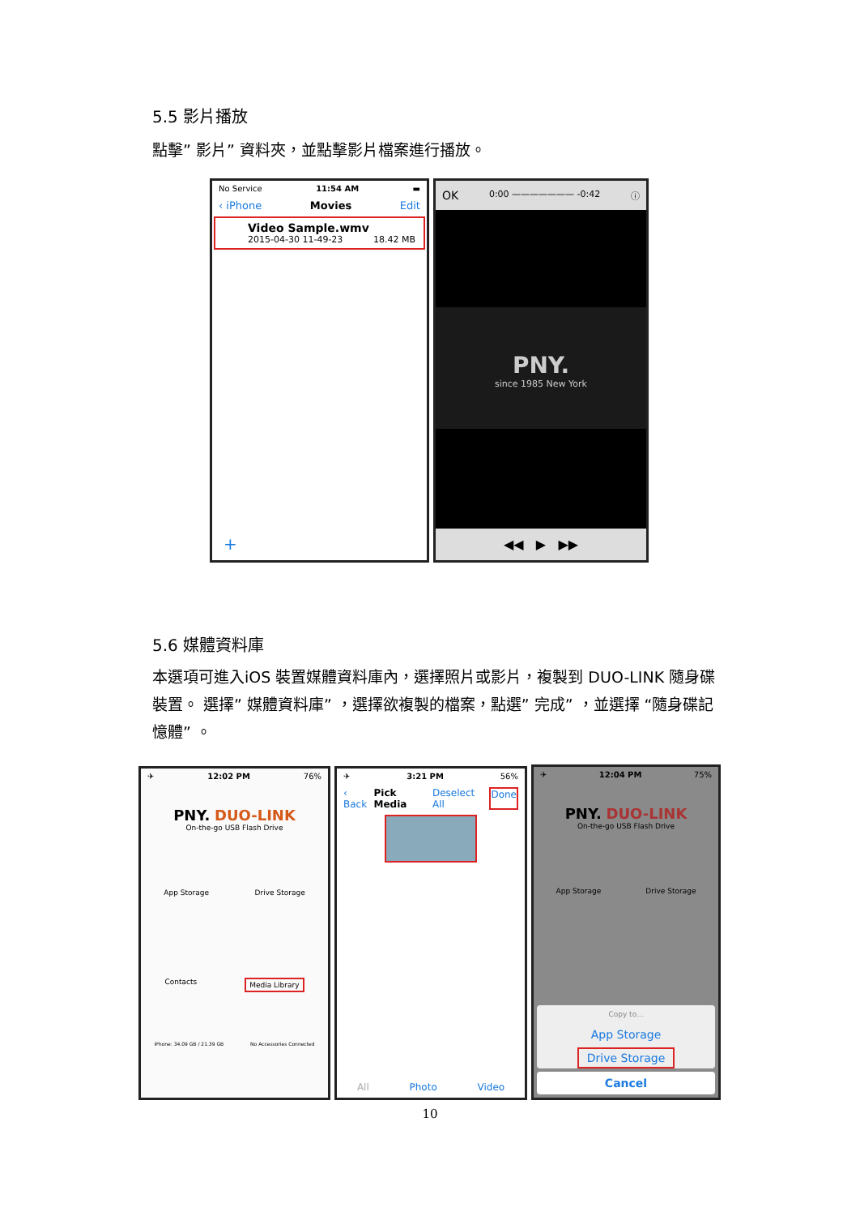5.5 影片播放
點擊” 影片” 資料夾，並點擊影片檔案進行播放。
No Service 11:54 AM ▬
‹ iPhone Movies Edit
Video Sample.wmv
2015-04-30 11-49-23 18.42 MB
+
OK 0:00 ——————— -0:42 ⓘ
PNY.
since 1985 New York
◀◀ ▶ ▶▶
5.6 媒體資料庫
本選項可進入iOS 裝置媒體資料庫內，選擇照片或影片，複製到 DUO-LINK 隨身碟裝置。 選擇” 媒體資料庫” ，選擇欲複製的檔案，點選” 完成” ，並選擇 “隨身碟記憶體” 。
✈ 12:02 PM 76%
PNY. DUO-LINK
On-the-go USB Flash Drive
App Storage Drive Storage
Contacts Media Library
iPhone: 34.09 GB / 21.39 GB No Accessories Connected
✈ 3:21 PM 56%
‹ Back Pick Media Deselect All Done
All Photo Video
✈ 12:04 PM 75%
PNY. DUO-LINK
On-the-go USB Flash Drive
App Storage Drive Storage
Copy to...
App Storage
Drive Storage
Cancel
10